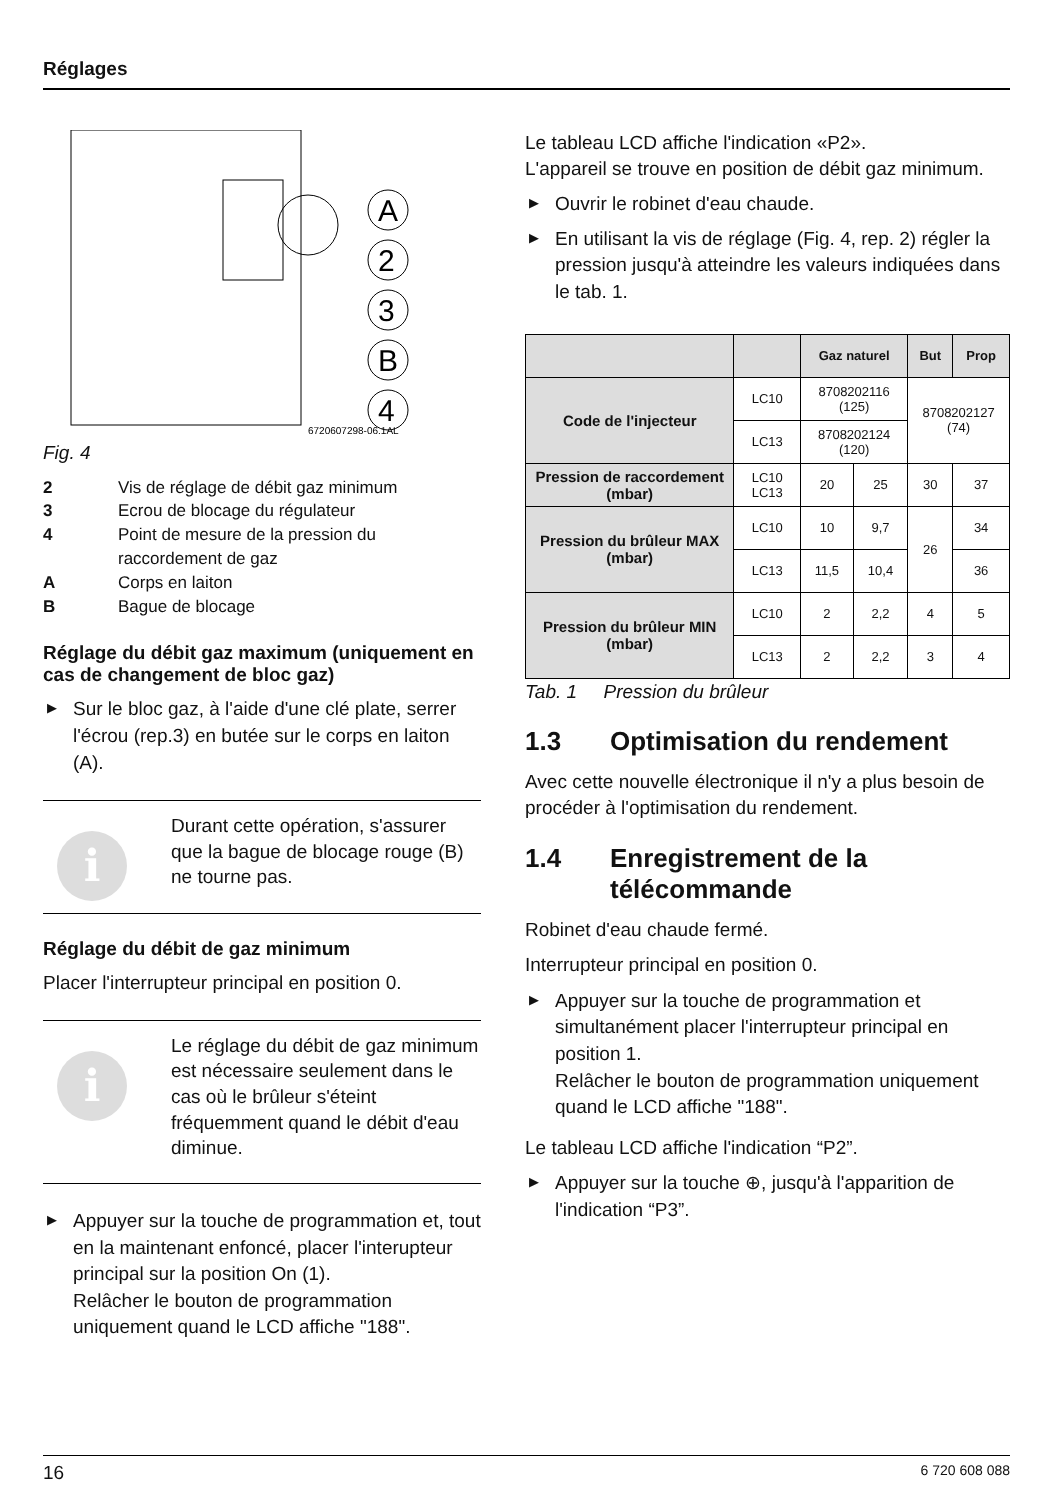Réglages
A
2
3
B
4
6720607298-06.1AL
Fig. 4
2 Vis de réglage de débit gaz minimum 3 Ecrou de blocage du régulateur 4 Point de mesure de la pression du raccordement de gaz A Corps en laiton B Bague de blocage
Réglage du débit gaz maximum (uniquement en cas de changement de bloc gaz)
▶ Sur le bloc gaz, à l'aide d'une clé plate, serrer l'écrou (rep.3) en butée sur le corps en laiton (A).
i
Durant cette opération, s'assurer que la bague de blocage rouge (B) ne tourne pas.
Réglage du débit de gaz minimum
Placer l'interrupteur principal en position 0.
i
Le réglage du débit de gaz minimum est nécessaire seulement dans le cas où le brûleur s'éteint fréquemment quand le débit d'eau diminue.
▶ Appuyer sur la touche de programmation et, tout en la maintenant enfoncé, placer l'interupteur principal sur la position On (1).
Relâcher le bouton de programmation uniquement quand le LCD affiche "188".
Le tableau LCD affiche l'indication «P2».
L'appareil se trouve en position de débit gaz minimum.
▶ Ouvrir le robinet d'eau chaude.
▶ En utilisant la vis de réglage (Fig. 4, rep. 2) régler la pression jusqu'à atteindre les valeurs indiquées dans le tab. 1.
| | | Gaz naturel | | But | Prop |
| --- | --- | --- | --- | --- | --- |
| Code de l'injecteur | LC10 | 8708202116 (125) | | 8708202127 (74) | |
| | LC13 | 8708202124 (120) | | | |
| Pression de raccorde­ment (mbar) | LC10 LC13 | 20 | 25 | 30 | 37 |
| Pression du brûleur MAX (mbar) | LC10 | 10 | 9,7 | 26 | 34 |
| | LC13 | 11,5 | 10,4 | | 36 |
| Pression du brûleur MIN (mbar) | LC10 | 2 | 2,2 | 4 | 5 |
| | LC13 | 2 | 2,2 | 3 | 4 |
Tab. 1 Pression du brûleur
1.3 Optimisation du rendement
Avec cette nouvelle électronique il n'y a plus besoin de procéder à l'optimisation du rendement.
1.4 Enregistrement de la télécommande
Robinet d'eau chaude fermé.
Interrupteur principal en position 0.
▶ Appuyer sur la touche de programmation et simultanément placer l'interrupteur principal en position 1.
Relâcher le bouton de programmation uniquement quand le LCD affiche "188".
Le tableau LCD affiche l'indication “P2”.
▶ Appuyer sur la touche ⊕, jusqu'à l'apparition de l'indication “P3”.
16 6 720 608 088